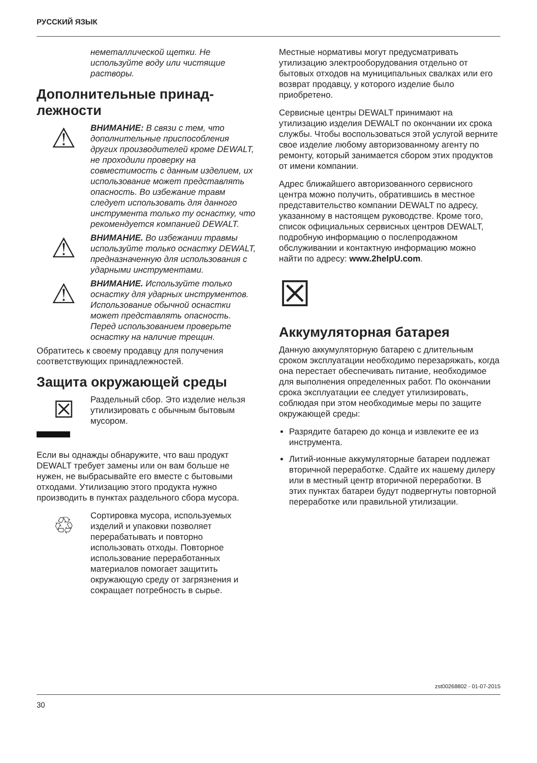РУССКИЙ ЯЗЫК
неметаллической щетки. Не используйте воду или чистящие растворы.
Дополнительные принад­лежности
⚠
ВНИМАНИЕ: В связи с тем, что дополнительные приспособления других производителей кроме DEWALT, не проходили проверку на совместимость с данным изделием, их использование может представлять опасность. Во избежание травм следует использовать для данного инструмента только ту оснастку, что рекомендуется компанией DEWALT.
⚠
ВНИМАНИЕ. Во избежании травмы используйте только оснастку DEWALT, предназначенную для использования с ударными инструментами.
⚠
ВНИМАНИЕ. Используйте только оснастку для ударных инструментов. Использование обычной оснастки может представлять опасность. Перед использованием проверьте оснастку на наличие трещин.
Обратитесь к своему продавцу для получения соответствующих принадлежностей.
Защита окружающей среды
☒
Раздельный сбор. Это изделие нельзя утилизировать с обычным бытовым мусором.
Если вы однажды обнаружите, что ваш продукт DEWALT требует замены или он вам больше не нужен, не выбрасывайте его вместе с бытовыми отходами. Утилизацию этого продукта нужно производить в пунктах раздельного сбора мусора.
♲
Сортировка мусора, используемых изделий и упаковки позволяет перерабатывать и повторно использовать отходы. Повторное использование переработанных материалов помогает защитить окружающую среду от загрязнения и сокращает потребность в сырье.
Местные нормативы могут предусматривать утилизацию электрооборудования отдельно от бытовых отходов на муниципальных свалках или его возврат продавцу, у которого изделие было приобретено.
Сервисные центры DEWALT принимают на утилизацию изделия DEWALT по окончании их срока службы. Чтобы воспользоваться этой услугой верните свое изделие любому авторизованному агенту по ремонту, который занимается сбором этих продуктов от имени компании.
Адрес ближайшего авторизованного сервисного центра можно получить, обратившись в местное представительство компании DEWALT по адресу, указанному в настоящем руководстве. Кроме того, список официальных сервисных центров DEWALT, подробную информацию о послепродажном обслуживании и контактную информацию можно найти по адресу: www.2helpU.com.
☒
Аккумуляторная батарея
Данную аккумуляторную батарею с длительным сроком эксплуатации необходимо перезаряжать, когда она перестает обеспечивать питание, необходимое для выполнения определенных работ. По окончании срока эксплуатации ее следует утилизировать, соблюдая при этом необходимые меры по защите окружающей среды:
Разрядите батарею до конца и извлеките ее из инструмента.
Литий-ионные аккумуляторные батареи подлежат вторичной переработке. Сдайте их нашему дилеру или в местный центр вторичной переработки. В этих пунктах батареи будут подвергнуты повторной переработке или правильной утилизации.
zst00268802 - 01-07-2015
30